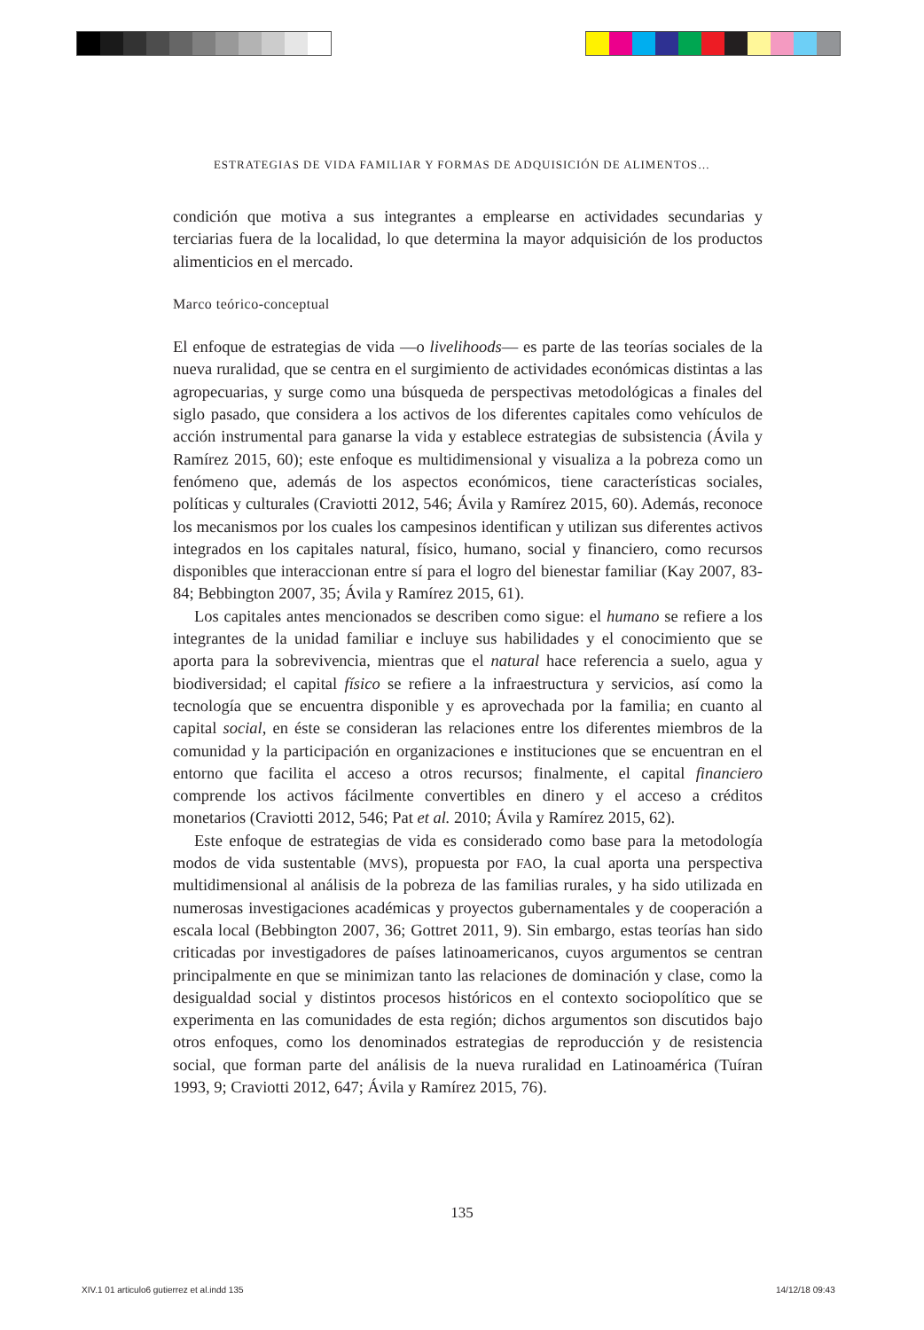ESTRATEGIAS DE VIDA FAMILIAR Y FORMAS DE ADQUISICIÓN DE ALIMENTOS…
condición que motiva a sus integrantes a emplearse en actividades secundarias y terciarias fuera de la localidad, lo que determina la mayor adquisición de los productos alimenticios en el mercado.
Marco teórico-conceptual
El enfoque de estrategias de vida —o livelihoods— es parte de las teorías sociales de la nueva ruralidad, que se centra en el surgimiento de actividades económicas distintas a las agropecuarias, y surge como una búsqueda de perspectivas metodológicas a finales del siglo pasado, que considera a los activos de los diferentes capitales como vehículos de acción instrumental para ganarse la vida y establece estrategias de subsistencia (Ávila y Ramírez 2015, 60); este enfoque es multidimensional y visualiza a la pobreza como un fenómeno que, además de los aspectos económicos, tiene características sociales, políticas y culturales (Craviotti 2012, 546; Ávila y Ramírez 2015, 60). Además, reconoce los mecanismos por los cuales los campesinos identifican y utilizan sus diferentes activos integrados en los capitales natural, físico, humano, social y financiero, como recursos disponibles que interaccionan entre sí para el logro del bienestar familiar (Kay 2007, 83-84; Bebbington 2007, 35; Ávila y Ramírez 2015, 61).
Los capitales antes mencionados se describen como sigue: el humano se refiere a los integrantes de la unidad familiar e incluye sus habilidades y el conocimiento que se aporta para la sobrevivencia, mientras que el natural hace referencia a suelo, agua y biodiversidad; el capital físico se refiere a la infraestructura y servicios, así como la tecnología que se encuentra disponible y es aprovechada por la familia; en cuanto al capital social, en éste se consideran las relaciones entre los diferentes miembros de la comunidad y la participación en organizaciones e instituciones que se encuentran en el entorno que facilita el acceso a otros recursos; finalmente, el capital financiero comprende los activos fácilmente convertibles en dinero y el acceso a créditos monetarios (Craviotti 2012, 546; Pat et al. 2010; Ávila y Ramírez 2015, 62).
Este enfoque de estrategias de vida es considerado como base para la metodología modos de vida sustentable (MVS), propuesta por FAO, la cual aporta una perspectiva multidimensional al análisis de la pobreza de las familias rurales, y ha sido utilizada en numerosas investigaciones académicas y proyectos gubernamentales y de cooperación a escala local (Bebbington 2007, 36; Gottret 2011, 9). Sin embargo, estas teorías han sido criticadas por investigadores de países latinoamericanos, cuyos argumentos se centran principalmente en que se minimizan tanto las relaciones de dominación y clase, como la desigualdad social y distintos procesos históricos en el contexto sociopolítico que se experimenta en las comunidades de esta región; dichos argumentos son discutidos bajo otros enfoques, como los denominados estrategias de reproducción y de resistencia social, que forman parte del análisis de la nueva ruralidad en Latinoamérica (Tuíran 1993, 9; Craviotti 2012, 647; Ávila y Ramírez 2015, 76).
135
XIV.1 01 articulo6 gutierrez et al.indd 135
14/12/18 09:43